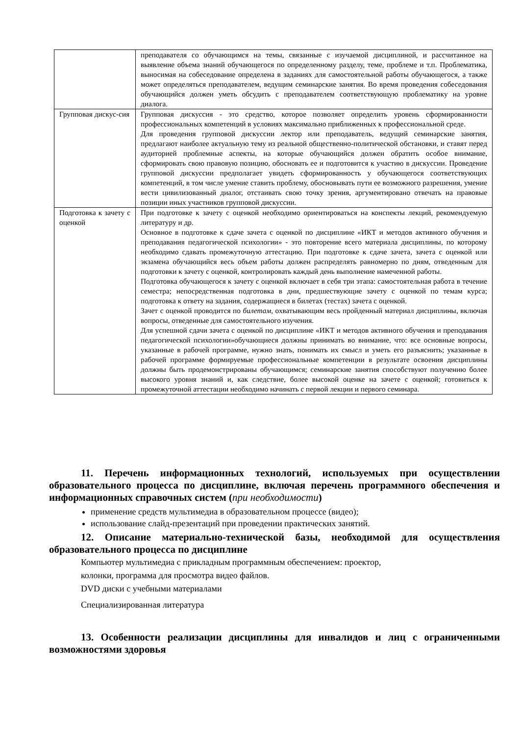| | преподавателя со обучающимся на темы, связанные с изучаемой дисциплиной, и рассчитанное на выявление объема знаний обучающегося по определенному разделу, теме, проблеме и т.п. Проблематика, выносимая на собеседование определена в заданиях для самостоятельной работы обучающегося, а также может определяться преподавателем, ведущим семинарские занятия. Во время проведения собеседования обучающийся должен уметь обсудить с преподавателем соответствующую проблематику на уровне диалога. |
| Групповая дискус-сия | Групповая дискуссия - это средство, которое позволяет определить уровень сформированности профессиональных компетенций в условиях максимально приближенных к профессиональной среде. Для проведения групповой дискуссии лектор или преподаватель, ведущий семинарские занятия, предлагают наиболее актуальную тему из реальной общественно-политической обстановки, и ставят перед аудиторией проблемные аспекты, на которые обучающийся должен обратить особое внимание, сформировать свою правовую позицию, обосновать ее и подготовится к участию в дискуссии. Проведение групповой дискуссии предполагает увидеть сформированность у обучающегося соответствующих компетенций, в том числе умение ставить проблему, обосновывать пути ее возможного разрешения, умение вести цивилизованный диалог, отстаивать свою точку зрения, аргументировано отвечать на правовые позиции иных участников групповой дискуссии. |
| Подготовка к зачету с оценкой | При подготовке к зачету с оценкой необходимо ориентироваться на конспекты лекций, рекомендуемую литературу и др. Основное в подготовке к сдаче зачета с оценкой по дисциплине «ИКТ и методов активного обучения и преподавания педагогической психологии» - это повторение всего материала дисциплины, по которому необходимо сдавать промежуточную аттестацию. При подготовке к сдаче зачета, зачета с оценкой или экзамена обучающийся весь объем работы должен распределять равномерно по дням, отведенным для подготовки к зачету с оценкой, контролировать каждый день выполнение намеченной работы. Подготовка обучающегося к зачету с оценкой включает в себя три этапа: самостоятельная работа в течение семестра; непосредственная подготовка в дни, предшествующие зачету с оценкой по темам курса; подготовка к ответу на задания, содержащиеся в билетах (тестах) зачета с оценкой. Зачет с оценкой проводится по билетам , охватывающим весь пройденный материал дисциплины, включая вопросы, отведенные для самостоятельного изучения. Для успешной сдачи зачета с оценкой по дисциплине «ИКТ и методов активного обучения и преподавания педагогической психологии»обучающиеся должны принимать во внимание, что: все основные вопросы, указанные в рабочей программе, нужно знать, понимать их смысл и уметь его разъяснить; указанные в рабочей программе формируемые профессиональные компетенции в результате освоения дисциплины должны быть продемонстрированы обучающимся; семинарские занятия способствуют получению более высокого уровня знаний и, как следствие, более высокой оценке на зачете с оценкой; готовиться к промежуточной аттестации необходимо начинать с первой лекции и первого семинара. |
11. Перечень информационных технологий, используемых при осуществлении образовательного процесса по дисциплине, включая перечень программного обеспечения и информационных справочных систем (при необходимости)
применение средств мультимедиа в образовательном процессе (видео);
использование слайд-презентаций при проведении практических занятий.
12. Описание материально-технической базы, необходимой для осуществления образовательного процесса по дисциплине
Компьютер мультимедиа с прикладным программным обеспечением: проектор,
колонки, программа для просмотра видео файлов.
DVD диски с учебными материалами
Специализированная литература
13. Особенности реализации дисциплины для инвалидов и лиц с ограниченными возможностями здоровья